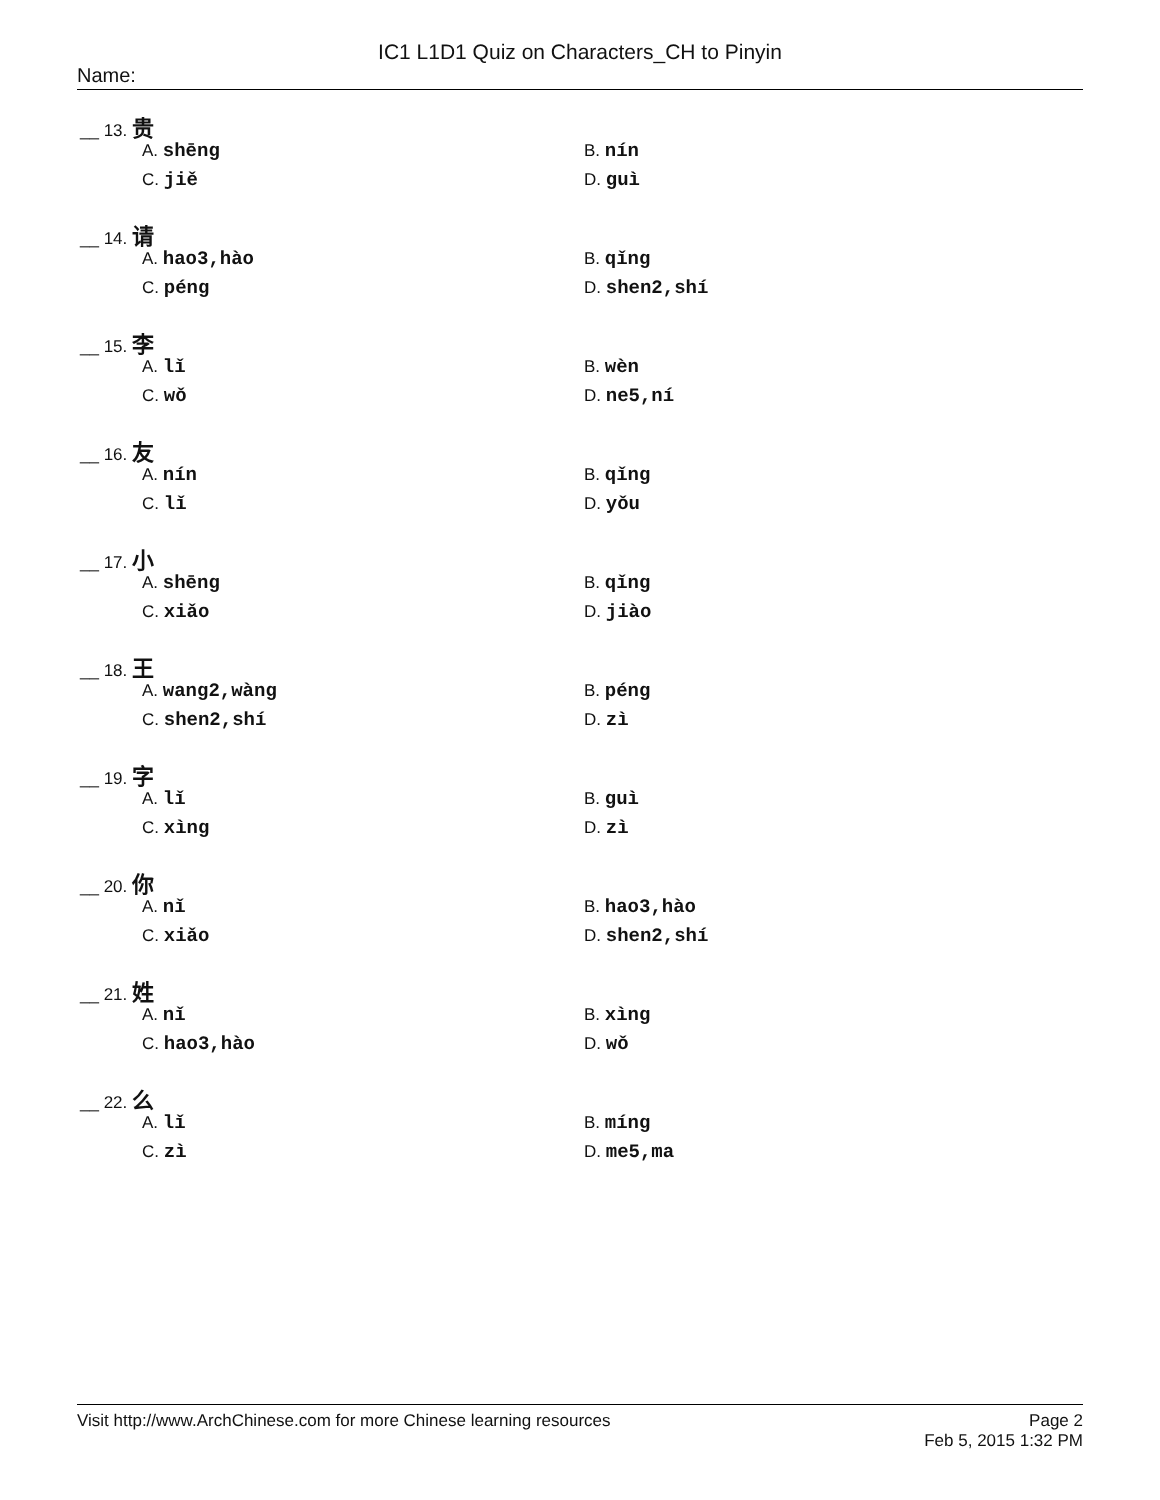IC1 L1D1 Quiz on Characters_CH to Pinyin
Name:
__ 13. 贵
A. shēng B. nín
C. jiě D. guì
__ 14. 请
A. hao3,hào B. qǐng
C. péng D. shen2,shí
__ 15. 李
A. lǐ B. wèn
C. wǒ D. ne5,ní
__ 16. 友
A. nín B. qǐng
C. lǐ D. yǒu
__ 17. 小
A. shēng B. qǐng
C. xiǎo D. jiào
__ 18. 王
A. wang2,wàng B. péng
C. shen2,shí D. zì
__ 19. 字
A. lǐ B. guì
C. xìng D. zì
__ 20. 你
A. nǐ B. hao3,hào
C. xiǎo D. shen2,shí
__ 21. 姓
A. nǐ B. xìng
C. hao3,hào D. wǒ
__ 22. 么
A. lǐ B. míng
C. zì D. me5,ma
Visit http://www.ArchChinese.com for more Chinese learning resources Page 2
Feb 5, 2015 1:32 PM